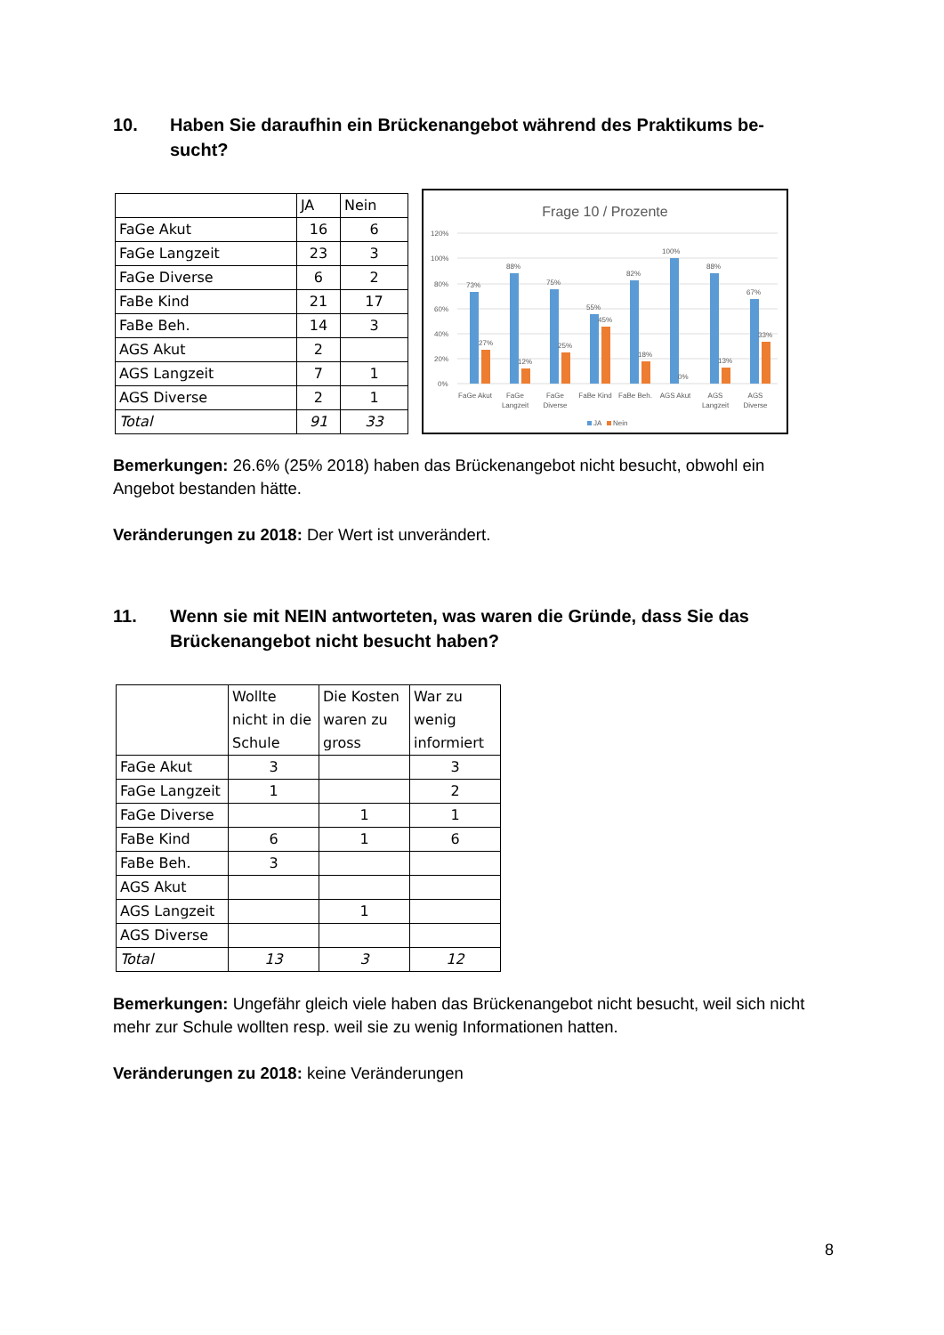10. Haben Sie daraufhin ein Brückenangebot während des Praktikums be­sucht?
| | JA | Nein |
| FaGe Akut | 16 | 6 |
| FaGe Langzeit | 23 | 3 |
| FaGe Diverse | 6 | 2 |
| FaBe Kind | 21 | 17 |
| FaBe Beh. | 14 | 3 |
| AGS Akut | 2 | |
| AGS Langzeit | 7 | 1 |
| AGS Diverse | 2 | 1 |
| Total | 91 | 33 |
Frage 10 / Prozente
120%
100%
80%
60%
40%
20%
0%
73%
88%
75%
55%
82%
100%
88%
67%
27%
12%
25%
45%
18%
0%
13%
33%
FaGe Akut
FaGe
Langzeit
FaGe
Diverse
FaBe Kind
FaBe Beh.
AGS Akut
AGS
Langzeit
AGS
Diverse
JA
Nein
Bemerkungen: 26.6% (25% 2018) haben das Brückenangebot nicht besucht, obwohl ein Angebot bestanden hätte.
Veränderungen zu 2018: Der Wert ist unverändert.
11. Wenn sie mit NEIN antworteten, was waren die Gründe, dass Sie das Brückenangebot nicht besucht haben?
| | Wollte nicht in die Schule | Die Kosten waren zu gross | War zu wenig informiert |
| FaGe Akut | 3 | | 3 |
| FaGe Langzeit | 1 | | 2 |
| FaGe Diverse | | 1 | 1 |
| FaBe Kind | 6 | 1 | 6 |
| FaBe Beh. | 3 | | |
| AGS Akut | | | |
| AGS Langzeit | | 1 | |
| AGS Diverse | | | |
| Total | 13 | 3 | 12 |
Bemerkungen: Ungefähr gleich viele haben das Brückenangebot nicht besucht, weil sich nicht mehr zur Schule wollten resp. weil sie zu wenig Informationen hatten.
Veränderungen zu 2018: keine Veränderungen
8